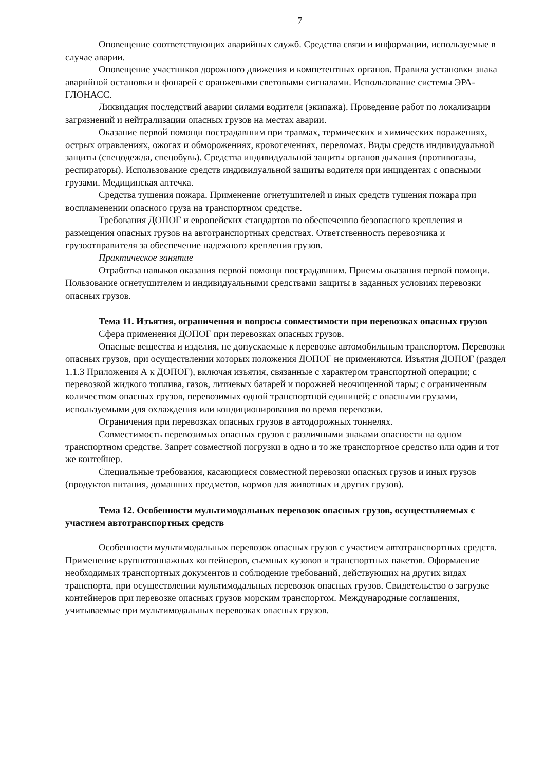7
Оповещение соответствующих аварийных служб. Средства связи и информации, используемые в случае аварии.
Оповещение участников дорожного движения и компетентных органов. Правила установки знака аварийной остановки и фонарей с оранжевыми световыми сигналами. Использование системы ЭРА-ГЛОНАСС.
Ликвидация последствий аварии силами водителя (экипажа). Проведение работ по локализации загрязнений и нейтрализации опасных грузов на местах аварии.
Оказание первой помощи пострадавшим при травмах, термических и химических поражениях, острых отравлениях, ожогах и обморожениях, кровотечениях, переломах. Виды средств индивидуальной защиты (спецодежда, спецобувь). Средства индивидуальной защиты органов дыхания (противогазы, респираторы). Использование средств индивидуальной защиты водителя при инцидентах с опасными грузами. Медицинская аптечка.
Средства тушения пожара. Применение огнетушителей и иных средств тушения пожара при воспламенении опасного груза на транспортном средстве.
Требования ДОПОГ и европейских стандартов по обеспечению безопасного крепления и размещения опасных грузов на автотранспортных средствах. Ответственность перевозчика и грузоотправителя за обеспечение надежного крепления грузов.
Практическое занятие
Отработка навыков оказания первой помощи пострадавшим. Приемы оказания первой помощи. Пользование огнетушителем и индивидуальными средствами защиты в заданных условиях перевозки опасных грузов.
Тема 11. Изъятия, ограничения и вопросы совместимости при перевозках опасных грузов
Сфера применения ДОПОГ при перевозках опасных грузов.
Опасные вещества и изделия, не допускаемые к перевозке автомобильным транспортом. Перевозки опасных грузов, при осуществлении которых положения ДОПОГ не применяются. Изъятия ДОПОГ (раздел 1.1.3 Приложения А к ДОПОГ), включая изъятия, связанные с характером транспортной операции; с перевозкой жидкого топлива, газов, литиевых батарей и порожней неочищенной тары; с ограниченным количеством опасных грузов, перевозимых одной транспортной единицей; с опасными грузами, используемыми для охлаждения или кондиционирования во время перевозки.
Ограничения при перевозках опасных грузов в автодорожных тоннелях.
Совместимость перевозимых опасных грузов с различными знаками опасности на одном транспортном средстве. Запрет совместной погрузки в одно и то же транспортное средство или один и тот же контейнер.
Специальные требования, касающиеся совместной перевозки опасных грузов и иных грузов (продуктов питания, домашних предметов, кормов для животных и других грузов).
Тема 12. Особенности мультимодальных перевозок опасных грузов, осуществляемых с участием автотранспортных средств
Особенности мультимодальных перевозок опасных грузов с участием автотранспортных средств. Применение крупнотоннажных контейнеров, съемных кузовов и транспортных пакетов. Оформление необходимых транспортных документов и соблюдение требований, действующих на других видах транспорта, при осуществлении мультимодальных перевозок опасных грузов. Свидетельство о загрузке контейнеров при перевозке опасных грузов морским транспортом. Международные соглашения, учитываемые при мультимодальных перевозках опасных грузов.